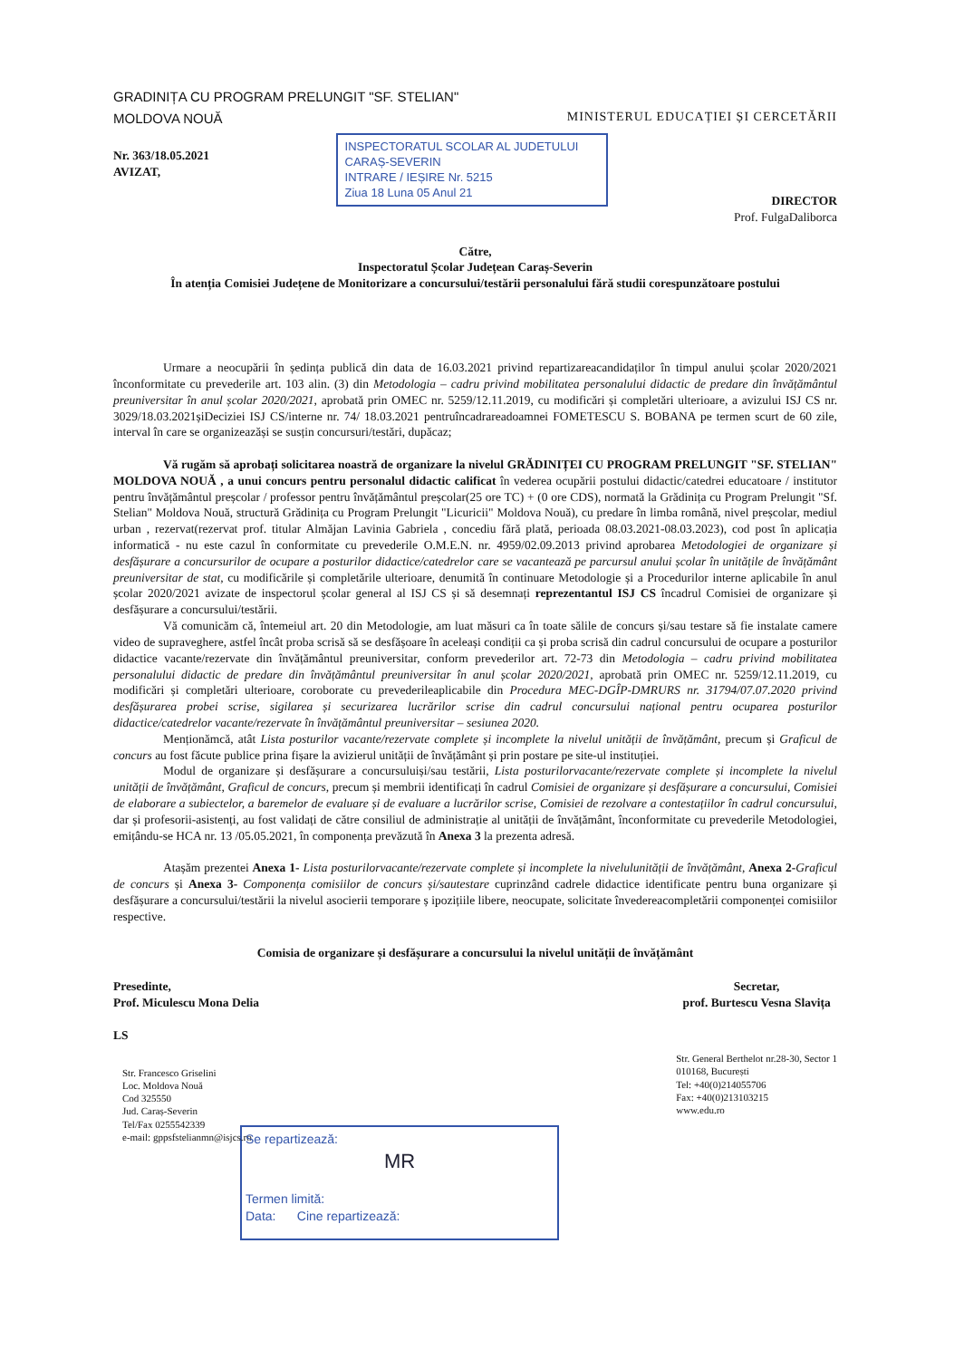GRADINIȚA CU PROGRAM PRELUNGIT "SF. STELIAN"
MOLDOVA NOUĂ
MINISTERUL EDUCAȚIEI ȘI CERCETĂRII
Nr. 363/18.05.2021
AVIZAT,
INSPECTORATUL SCOLAR AL JUDETULUI
CARAȘ-SEVERIN
INTRARE / IEȘIRE Nr. 5215
Ziua 18 Luna 05 Anul 21
DIRECTOR
Prof. FulgaDaliborca
Către,
Inspectoratul Școlar Județean Caraș-Severin
În atenția Comisiei Județene de Monitorizare a concursului/testării personalului fără studii corespunzătoare postului
Urmare a neocupării în ședința publică din data de 16.03.2021 privind repartizareacandidaților în timpul anului școlar 2020/2021 înconformitate cu prevederile art. 103 alin. (3) din Metodologia – cadru privind mobilitatea personalului didactic de predare din învățământul preuniversitar în anul școlar 2020/2021, aprobată prin OMEC nr. 5259/12.11.2019, cu modificări și completări ulterioare, a avizului ISJ CS nr. 3029/18.03.2021șiDeciziei ISJ CS/interne nr. 74/ 18.03.2021 pentruîncadrareadoamnei FOMETESCU S. BOBANA pe termen scurt de 60 zile, interval în care se organizeazăși se susțin concursuri/testări, dupăcaz;
Vă rugăm să aprobați solicitarea noastră de organizare la nivelul GRĂDINIȚEI CU PROGRAM PRELUNGIT "SF. STELIAN" MOLDOVA NOUĂ , a unui concurs pentru personalul didactic calificat în vederea ocupării postului didactic/catedrei educatoare / institutor pentru învățământul preșcolar / professor pentru învățământul preșcolar(25 ore TC) + (0 ore CDS), normată la Grădinița cu Program Prelungit "Sf. Stelian" Moldova Nouă, structură Grădinița cu Program Prelungit "Licuricii" Moldova Nouă), cu predare în limba română, nivel preșcolar, mediul urban , rezervat(rezervat prof. titular Almăjan Lavinia Gabriela , concediu fără plată, perioada 08.03.2021-08.03.2023), cod post în aplicația informatică - nu este cazul în conformitate cu prevederile O.M.E.N. nr. 4959/02.09.2013 privind aprobarea Metodologiei de organizare și desfășurare a concursurilor de ocupare a posturilor didactice/catedrelor care se vacantează pe parcursul anului școlar în unitățile de învățământ preuniversitar de stat, cu modificările și completările ulterioare, denumită în continuare Metodologie și a Procedurilor interne aplicabile în anul școlar 2020/2021 avizate de inspectorul școlar general al ISJ CS și să desemnați reprezentantul ISJ CS încadrul Comisiei de organizare și desfășurare a concursului/testării.
Vă comunicăm că, întemeiul art. 20 din Metodologie, am luat măsuri ca în toate sălile de concurs și/sau testare să fie instalate camere video de supraveghere, astfel încât proba scrisă să se desfășoare în aceleași condiții ca și proba scrisă din cadrul concursului de ocupare a posturilor didactice vacante/rezervate din învățământul preuniversitar, conform prevederilor art. 72-73 din Metodologia – cadru privind mobilitatea personalului didactic de predare din învățământul preuniversitar în anul școlar 2020/2021, aprobată prin OMEC nr. 5259/12.11.2019, cu modificări și completări ulterioare, coroborate cu prevederileaplicabile din Procedura MEC-DGÎP-DMRURS nr. 31794/07.07.2020 privind desfășurarea probei scrise, sigilarea și securizarea lucrărilor scrise din cadrul concursului național pentru ocuparea posturilor didactice/catedrelor vacante/rezervate în învățământul preuniversitar – sesiunea 2020.
Menționămcă, atât Lista posturilor vacante/rezervate complete și incomplete la nivelul unității de învățământ, precum și Graficul de concurs au fost făcute publice prina fișare la avizierul unității de învățământ și prin postare pe site-ul instituției.
Modul de organizare și desfășurare a concursuluiși/sau testării, Lista posturilorvacante/rezervate complete și incomplete la nivelul unității de învățământ, Graficul de concurs, precum și membrii identificați în cadrul Comisiei de organizare și desfășurare a concursului, Comisiei de elaborare a subiectelor, a baremelor de evaluare și de evaluare a lucrărilor scrise, Comisiei de rezolvare a contestațiilor în cadrul concursului, dar și profesorii-asistenți, au fost validați de către consiliul de administrație al unității de învățământ, înconformitate cu prevederile Metodologiei, emițându-se HCA nr. 13 /05.05.2021, în componența prevăzută în Anexa 3 la prezenta adresă.
Atașăm prezentei Anexa 1- Lista posturilorvacante/rezervate complete și incomplete la nivelulunității de învățământ, Anexa 2-Graficul de concurs și Anexa 3- Componența comisiilor de concurs și/sautestare cuprinzând cadrele didactice identificate pentru buna organizare și desfășurare a concursului/testării la nivelul asocierii temporare ș ipozițiile libere, neocupate, solicitate învedereacompletării componenței comisiilor respective.
Comisia de organizare și desfășurare a concursului la nivelul unității de învățământ
Presedinte,
Prof. Miculescu Mona Delia
LS
Str. Francesco Griselini
Loc. Moldova Nouă
Cod 325550
Jud. Caraș-Severin
Tel/Fax 0255542339
e-mail: gppsfstelianmn@isjcs.ro
Secretar,
prof. Burtescu Vesna Slavița
Str. General Berthelot nr.28-30, Sector 1
010168, București
Tel: +40(0)214055706
Fax: +40(0)213103215
www.edu.ro
Se repartizează:
MR
Termen limită:
Data: Cine repartizează: